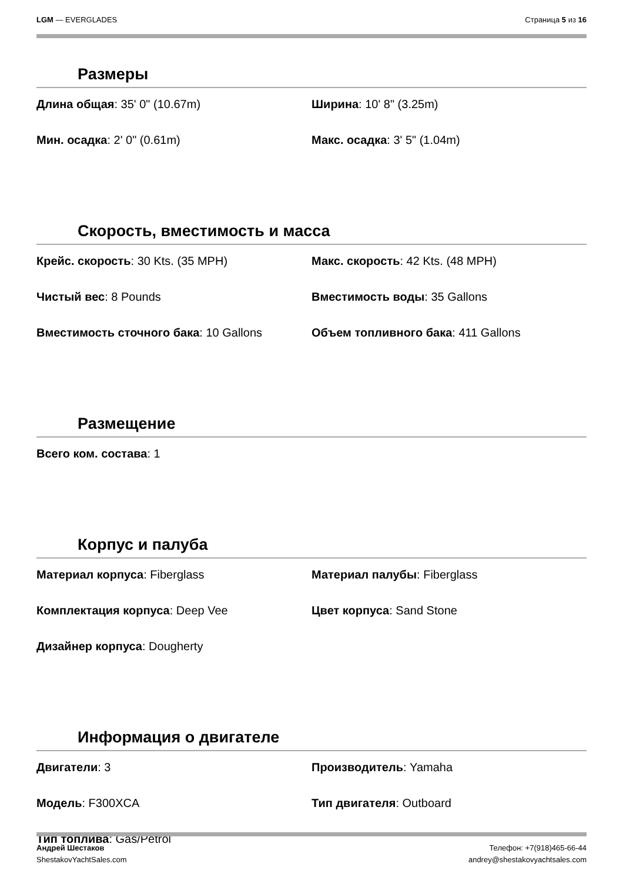LGM — EVERGLADES Страница 5 из 16
Размеры
| Длина общая : 35' 0" (10.67m) | Ширина : 10' 8" (3.25m) |
| Мин. осадка : 2' 0" (0.61m) | Макс. осадка : 3' 5" (1.04m) |
Скорость, вместимость и масса
| Крейс. скорость : 30 Kts. (35 MPH) | Макс. скорость : 42 Kts. (48 MPH) |
| Чистый вес : 8 Pounds | Вместимость воды : 35 Gallons |
| Вместимость сточного бака : 10 Gallons | Объем топливного бака : 411 Gallons |
Размещение
| Всего ком. состава : 1 | |
Корпус и палуба
| Материал корпуса : Fiberglass | Материал палубы : Fiberglass |
| Комплектация корпуса : Deep Vee | Цвет корпуса : Sand Stone |
| Дизайнер корпуса : Dougherty | |
Информация о двигателе
| Двигатели : 3 | Производитель : Yamaha |
| Модель : F300XCA | Тип двигателя : Outboard |
| Тип топлива : Gas/Petrol | |
Андрей Шестаков
ShestakovYachtSales.com
Телефон: +7(918)465-66-44
andrey@shestakovyachtsales.com